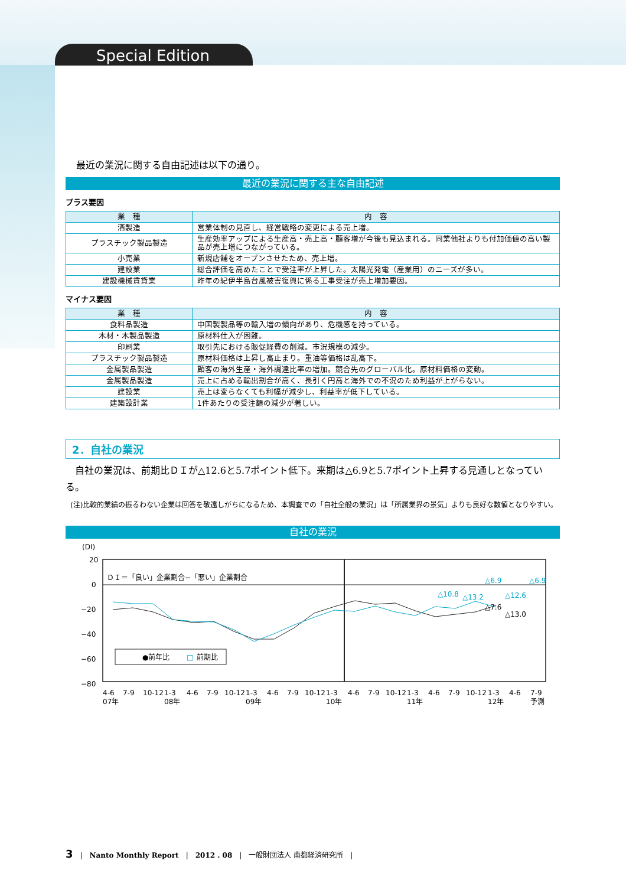Special Edition
最近の業況に関する自由記述は以下の通り。
最近の業況に関する主な自由記述
プラス要因
| 業 種 | 内 容 |
| --- | --- |
| 酒製造 | 営業体制の見直し、経営戦略の変更による売上増。 |
| プラスチック製品製造 | 生産効率アップによる生産高・売上高・顧客増が今後も見込まれる。同業他社よりも付加価値の高い製品が売上増につながっている。 |
| 小売業 | 新規店舗をオープンさせたため、売上増。 |
| 建設業 | 総合評価を高めたことで受注率が上昇した。太陽光発電（産業用）のニーズが多い。 |
| 建設機械賃貸業 | 昨年の紀伊半島台風被害復興に係る工事受注が売上増加要因。 |
マイナス要因
| 業 種 | 内 容 |
| --- | --- |
| 食料品製造 | 中国製製品等の輸入増の傾向があり、危機感を持っている。 |
| 木材・木製品製造 | 原材料仕入が困難。 |
| 印刷業 | 取引先における販促経費の削減。市況規模の減少。 |
| プラスチック製品製造 | 原材料価格は上昇し高止まり。重油等価格は乱高下。 |
| 金属製品製造 | 顧客の海外生産・海外調達比率の増加。競合先のグローバル化。原材料価格の変動。 |
| 金属製品製造 | 売上に占める輸出割合が高く、長引く円高と海外での不況のため利益が上がらない。 |
| 建設業 | 売上は変らなくても利幅が減少し、利益率が低下している。 |
| 建築設計業 | 1件あたりの受注額の減少が著しい。 |
2．自社の業況
　自社の業況は、前期比ＤＩが△12.6と5.7ポイント低下。来期は△6.9と5.7ポイント上昇する見通しとなっている。
(注)比較的業績の振るわない企業は回答を敬遠しがちになるため、本調査での「自社全般の業況」は「所属業界の景気」よりも良好な数値となりやすい。
自社の業況
(DI)
20
0
−20
−40
−60
−80
ＤＩ＝「良い」企業割合−「悪い」企業割合
△6.9
△6.9
△10.8
△13.2
△12.6
△7.6
△13.0
●前年比
□
前期比
4-6
7-9
10-12
1-3
4-6
7-9
10-12
1-3
4-6
7-9
10-12
1-3
4-6
7-9
10-12
1-3
4-6
7-9
10-12
1-3
4-6
7-9
07年
08年
09年
10年
11年
12年
予測
3　|　Nanto Monthly Report　|　2012 . 08　|　一般財団法人 南都経済研究所　|